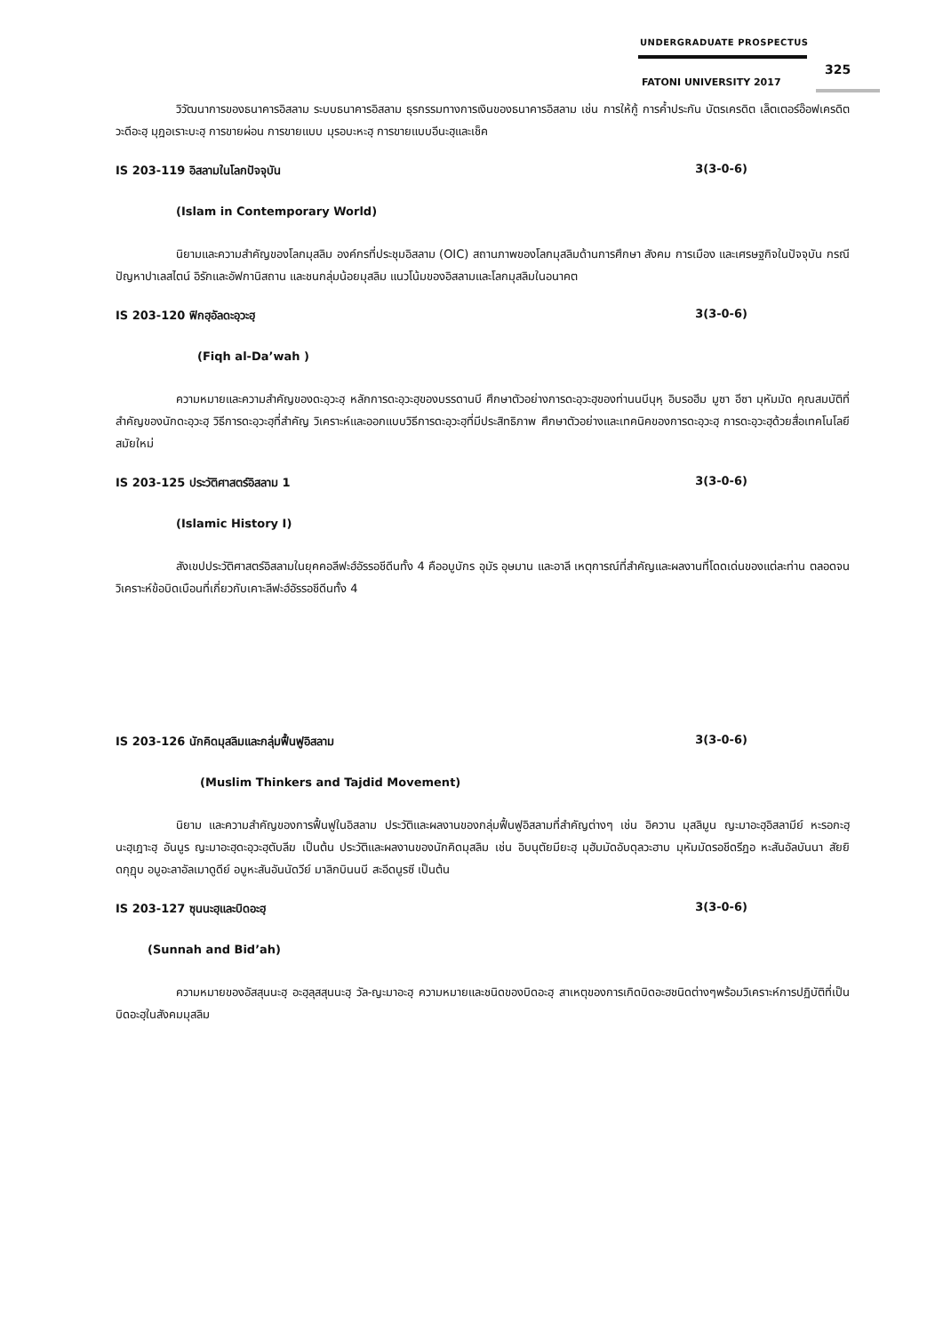UNDERGRADUATE PROSPECTUS
325
FATONI UNIVERSITY 2017
วิวัฒนาการของธนาคารอิสลาม ระบบธนาคารอิสลาม ธุรกรรมทางการเงินของธนาคารอิสลาม เช่น การให้กู้ การค้ำประกัน บัตรเครดิต เล็ตเตอร์อ๊อฟเครดิต วะดีอะฮฺ มุฎอเราะบะฮฺ การขายผ่อน การขายแบบ มุรอบะหะฮฺ การขายแบบอีนะฮฺและเช็ค
IS 203-119 อิสลามในโลกปัจจุบัน 3(3-0-6)
(Islam in Contemporary World)
นิยามและความสำคัญของโลกมุสลิม องค์กรที่ประชุมอิสลาม (OIC) สถานภาพของโลกมุสลิมด้านการศึกษา สังคม การเมือง และเศรษฐกิจในปัจจุบัน กรณีปัญหาปาเลสไตน์ อิรักและอัฟกานิสถาน และชนกลุ่มน้อยมุสลิม แนวโน้มของอิสลามและโลกมุสลิมในอนาคต
IS 203-120 ฟิกฮฺอัลดะอฺวะฮฺ 3(3-0-6)
(Fiqh al-Da’wah )
ความหมายและความสำคัญของดะอฺวะฮฺ หลักการดะอฺวะฮฺของบรรดานบี ศึกษาตัวอย่างการดะอฺวะฮฺของท่านนบีนุหฺ อิบรอฮีม มูซา อีซา มุหัมมัด คุณสมบัติที่สำคัญของนักดะอฺวะฮฺ วิธีการดะอฺวะฮฺที่สำคัญ วิเคราะห์และออกแบบวิธีการดะอฺวะฮฺที่มีประสิทธิภาพ ศึกษาตัวอย่างและเทคนิคของการดะอฺวะฮฺ การดะอฺวะฮฺด้วยสื่อเทคโนโลยีสมัยใหม่
IS 203-125 ประวัติศาสตร์อิสลาม 1 3(3-0-6)
(Islamic History I)
สังเขปประวัติศาสตร์อิสลามในยุคคอลีฟะฮ์อัรรอชีดีนทั้ง 4 คืออบูบักร อุมัร อุษมาน และอาลี เหตุการณ์ที่สำคัญและผลงานที่โดดเด่นของแต่ละท่าน ตลอดจนวิเคราะห์ข้อบิดเบือนที่เกี่ยวกับเคาะลีฟะฮ์อัรรอชีดีนทั้ง 4
IS 203-126 นักคิดมุสลิมและกลุ่มฟื้นฟูอิสลาม 3(3-0-6)
(Muslim Thinkers and Tajdid Movement)
นิยาม และความสำคัญของการฟื้นฟูในอิสลาม ประวัติและผลงานของกลุ่มฟื้นฟูอิสลามที่สำคัญต่างๆ เช่น อิควาน มุสลิมูน ญะมาอะฮฺอิสลามีย์ หะรอกะฮฺนะฮฺเฎาะฮฺ อันนูร ญะมาอะฮฺดะอฺวะฮฺตับลีฆ เป็นต้น ประวัติและผลงานของนักคิดมุสลิม เช่น อิบนุตัยมียะฮฺ มุฮัมมัดอับดุลวะฮาบ มุหัมมัดรอชีดรีฎอ หะสันอัลบันนา สัยยิดกุฏุบ อบูอะลาอัลเมาดูดีย์ อบูหะสันอันนัดวีย์ มาลิกบินนบี สะอีดนูรซี เป็นต้น
IS 203-127 ซุนนะฮฺและบิดอะฮฺ 3(3-0-6)
(Sunnah and Bid’ah)
ความหมายของอัสสุนนะฮฺ อะฮฺลุสสุนนะฮฺ วัล-ญะมาอะฮฺ ความหมายและชนิดของบิดอะฮฺ สาเหตุของการเกิดบิดอะฮชนิดต่างๆพร้อมวิเคราะห์การปฏิบัติที่เป็นบิดอะฮฺในสังคมมุสลิม